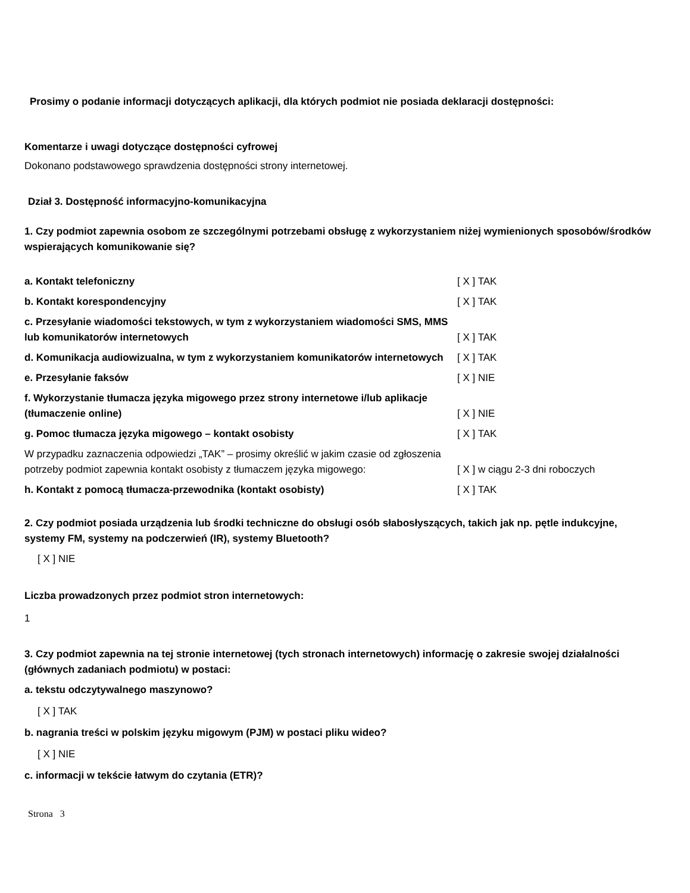Prosimy o podanie informacji dotyczących aplikacji, dla których podmiot nie posiada deklaracji dostępności:
Komentarze i uwagi dotyczące dostępności cyfrowej
Dokonano podstawowego sprawdzenia dostępności strony internetowej.
Dział 3. Dostępność informacyjno-komunikacyjna
1. Czy podmiot zapewnia osobom ze szczególnymi potrzebami obsługę z wykorzystaniem niżej wymienionych sposobów/środków wspierających komunikowanie się?
| a. Kontakt telefoniczny | [ X ] TAK |
| b. Kontakt korespondencyjny | [ X ] TAK |
| c. Przesyłanie wiadomości tekstowych, w tym z wykorzystaniem wiadomości SMS, MMS lub komunikatorów internetowych | [ X ] TAK |
| d. Komunikacja audiowizualna, w tym z wykorzystaniem komunikatorów internetowych | [ X ] TAK |
| e. Przesyłanie faksów | [ X ] NIE |
| f. Wykorzystanie tłumacza języka migowego przez strony internetowe i/lub aplikacje (tłumaczenie online) | [ X ] NIE |
| g. Pomoc tłumacza języka migowego – kontakt osobisty | [ X ] TAK |
| W przypadku zaznaczenia odpowiedzi „TAK” – prosimy określić w jakim czasie od zgłoszenia potrzeby podmiot zapewnia kontakt osobisty z tłumaczem języka migowego: | [ X ] w ciągu 2-3 dni roboczych |
| h. Kontakt z pomocą tłumacza-przewodnika (kontakt osobisty) | [ X ] TAK |
2. Czy podmiot posiada urządzenia lub środki techniczne do obsługi osób słabosłyszących, takich jak np. pętle indukcyjne, systemy FM, systemy na podczerwień (IR), systemy Bluetooth?
[ X ] NIE
Liczba prowadzonych przez podmiot stron internetowych:
1
3. Czy podmiot zapewnia na tej stronie internetowej (tych stronach internetowych) informację o zakresie swojej działalności (głównych zadaniach podmiotu) w postaci:
a. tekstu odczytywalnego maszynowo?
[ X ] TAK
b. nagrania treści w polskim języku migowym (PJM) w postaci pliku wideo?
[ X ] NIE
c. informacji w tekście łatwym do czytania (ETR)?
Strona 3